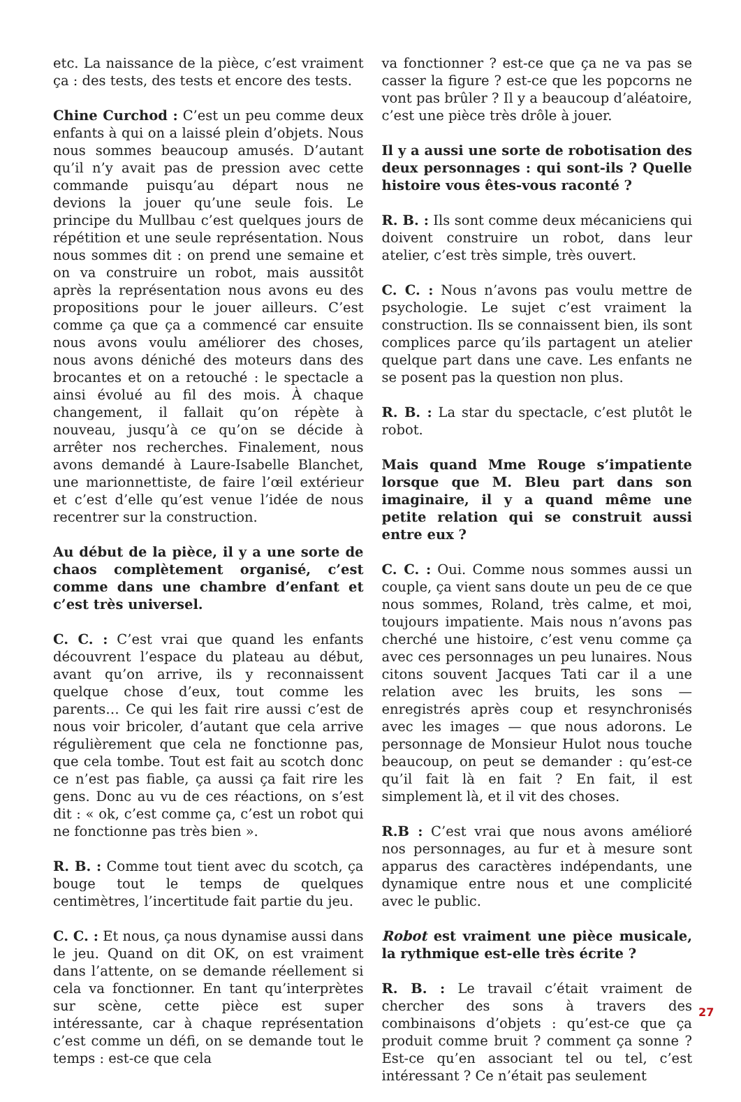etc. La naissance de la pièce, c’est vraiment ça : des tests, des tests et encore des tests.
Chine Curchod : C’est un peu comme deux enfants à qui on a laissé plein d’objets. Nous nous sommes beaucoup amusés. D’autant qu’il n’y avait pas de pression avec cette commande puisqu’au départ nous ne devions la jouer qu’une seule fois. Le principe du Mullbau c’est quelques jours de répétition et une seule représentation. Nous nous sommes dit : on prend une semaine et on va construire un robot, mais aussitôt après la représentation nous avons eu des propositions pour le jouer ailleurs. C’est comme ça que ça a commencé car ensuite nous avons voulu améliorer des choses, nous avons déniché des moteurs dans des brocantes et on a retouché : le spectacle a ainsi évolué au fil des mois. À chaque changement, il fallait qu’on répète à nouveau, jusqu’à ce qu’on se décide à arrêter nos recherches. Finalement, nous avons demandé à Laure-Isabelle Blanchet, une marionnettiste, de faire l’œil extérieur et c’est d’elle qu’est venue l’idée de nous recentrer sur la construction.
Au début de la pièce, il y a une sorte de chaos complètement organisé, c’est comme dans une chambre d’enfant et c’est très universel.
C. C. : C’est vrai que quand les enfants découvrent l’espace du plateau au début, avant qu’on arrive, ils y reconnaissent quelque chose d’eux, tout comme les parents… Ce qui les fait rire aussi c’est de nous voir bricoler, d’autant que cela arrive régulièrement que cela ne fonctionne pas, que cela tombe. Tout est fait au scotch donc ce n’est pas fiable, ça aussi ça fait rire les gens. Donc au vu de ces réactions, on s’est dit : « ok, c’est comme ça, c’est un robot qui ne fonctionne pas très bien ».
R. B. : Comme tout tient avec du scotch, ça bouge tout le temps de quelques centimètres, l’incertitude fait partie du jeu.
C. C. : Et nous, ça nous dynamise aussi dans le jeu. Quand on dit OK, on est vraiment dans l’attente, on se demande réellement si cela va fonctionner. En tant qu’interprètes sur scène, cette pièce est super intéressante, car à chaque représentation c’est comme un défi, on se demande tout le temps : est-ce que cela
va fonctionner ? est-ce que ça ne va pas se casser la figure ? est-ce que les popcorns ne vont pas brûler ? Il y a beaucoup d’aléatoire, c’est une pièce très drôle à jouer.
Il y a aussi une sorte de robotisation des deux personnages : qui sont-ils ? Quelle histoire vous êtes-vous raconté ?
R. B. : Ils sont comme deux mécaniciens qui doivent construire un robot, dans leur atelier, c’est très simple, très ouvert.
C. C. : Nous n’avons pas voulu mettre de psychologie. Le sujet c’est vraiment la construction. Ils se connaissent bien, ils sont complices parce qu’ils partagent un atelier quelque part dans une cave. Les enfants ne se posent pas la question non plus.
R. B. : La star du spectacle, c’est plutôt le robot.
Mais quand Mme Rouge s’impatiente lorsque que M. Bleu part dans son imaginaire, il y a quand même une petite relation qui se construit aussi entre eux ?
C. C. : Oui. Comme nous sommes aussi un couple, ça vient sans doute un peu de ce que nous sommes, Roland, très calme, et moi, toujours impatiente. Mais nous n’avons pas cherché une histoire, c’est venu comme ça avec ces personnages un peu lunaires. Nous citons souvent Jacques Tati car il a une relation avec les bruits, les sons — enregistrés après coup et resynchronisés avec les images — que nous adorons. Le personnage de Monsieur Hulot nous touche beaucoup, on peut se demander : qu’est-ce qu’il fait là en fait ? En fait, il est simplement là, et il vit des choses.
R.B : C’est vrai que nous avons amélioré nos personnages, au fur et à mesure sont apparus des caractères indépendants, une dynamique entre nous et une complicité avec le public.
Robot est vraiment une pièce musicale, la rythmique est-elle très écrite ?
R. B. : Le travail c’était vraiment de chercher des sons à travers des combinaisons d’objets : qu’est-ce que ça produit comme bruit ? comment ça sonne ? Est-ce qu’en associant tel ou tel, c’est intéressant ? Ce n’était pas seulement
27